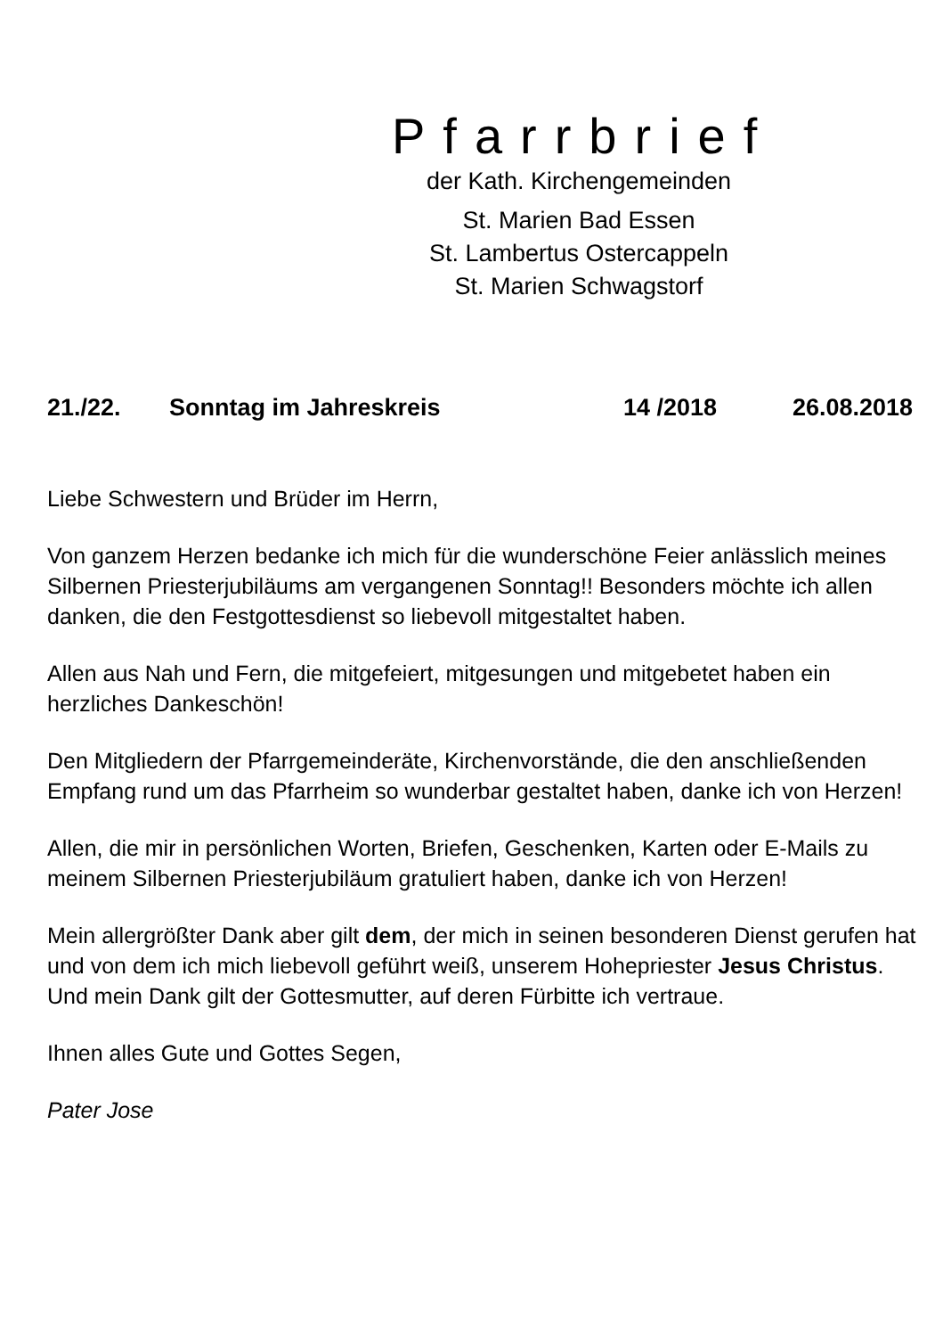Pfarrbrief
der Kath. Kirchengemeinden
St. Marien Bad Essen
St. Lambertus Ostercappeln
St. Marien Schwagstorf
21./22. Sonntag im Jahreskreis 14 /2018 26.08.2018
Liebe Schwestern und Brüder im Herrn,
Von ganzem Herzen bedanke ich mich für die wunderschöne Feier anlässlich meines Silbernen Priesterjubiläums am vergangenen Sonntag!! Besonders möchte ich allen danken, die den Festgottesdienst so liebevoll mitgestaltet haben.
Allen aus Nah und Fern, die mitgefeiert, mitgesungen und mitgebetet haben ein herzliches Dankeschön!
Den Mitgliedern der Pfarrgemeinderäte, Kirchenvorstände, die den anschließenden Empfang rund um das Pfarrheim so wunderbar gestaltet haben, danke ich von Herzen!
Allen, die mir in persönlichen Worten, Briefen, Geschenken, Karten oder E-Mails zu meinem Silbernen Priesterjubiläum gratuliert haben, danke ich von Herzen!
Mein allergrößter Dank aber gilt dem, der mich in seinen besonderen Dienst gerufen hat und von dem ich mich liebevoll geführt weiß, unserem Hohepriester Jesus Christus. Und mein Dank gilt der Gottesmutter, auf deren Fürbitte ich vertraue.
Ihnen alles Gute und Gottes Segen,
Pater Jose